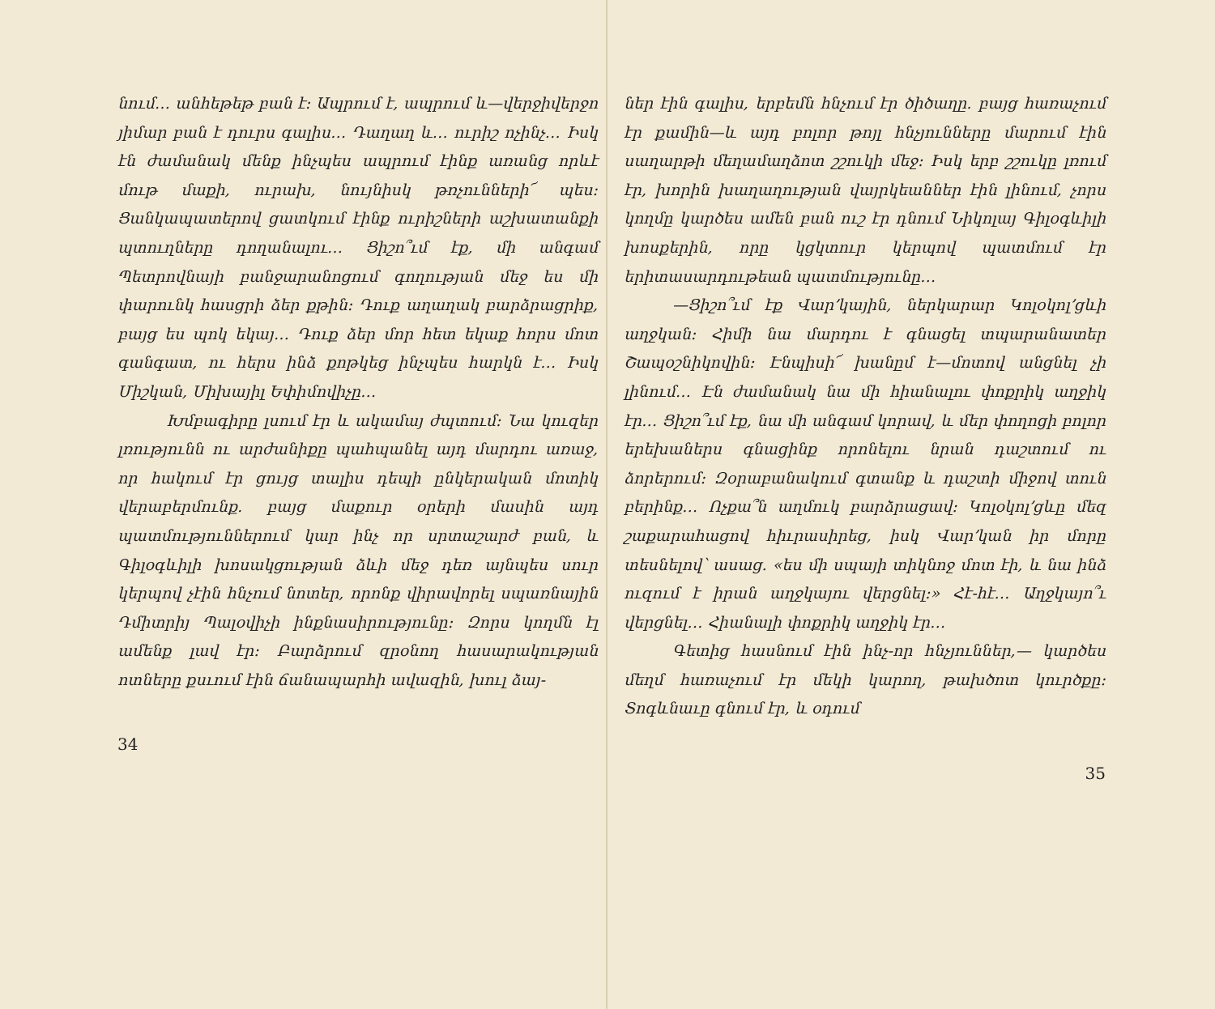նում… անհեթեթ բան է։ Ապրում է, ապրում և—վերջիվերջո յիմար բան է դուրս գալիս… Դաղաղ և… ուրիշ ոչինչ… Իսկ էն ժամանակ մենք ինչպես ապրում էինք առանց որևէ մութ մաքի, ուրախ, նույնիսկ թռչունների՜ պես։ Ցանկապատերով ցատկում էինք ուրիշների աշխատանքի պտուղները դողանալու… Ցիշո՞ւմ էք, մի անգամ Պետրովնայի բանջարանոցում գողության մեջ ես մի փարունկ հասցրի ձեր քթին։ Դուք աղաղակ բարձրացրիք, բայց ես պոկ եկայ… Դուք ձեր մոր հետ եկաք հորս մոտ գանգատ, ու հերս ինձ քոթկեց ինչպես հարկն է… Իսկ Միշկան, Միխայիլ Եփիմովիչը…
Խմբագիրը լսում էր և ակամայ ժպտում։ Նա կուզեր լռությունն ու արժանիքը պահպանել այդ մարդու առաջ, որ հակում էր ցույց տալիս դեպի ընկերական մոտիկ վերաբերմունք. բայց մաքուր օրերի մասին այդ պատմություններում կար ինչ որ սրտաշարժ բան, և Գիլօգևիլի խոսակցության ձևի մեջ դեռ այնպես սուր կերպով չէին հնչում նոտեր, որոնք վիրավորել սպառնային Դմիտրիյ Պալօվիչի ինքնասիրությունը։ Զորս կողմն էլ ամենք լավ էր։ Բարձրում զրօնող հասարակության ոտները քսւում էին ճանապարհի ավազին, խուլ ձայ-
34
ներ էին գալիս, երբեմն հնչում էր ծիծաղը. բայց հառաչում էր քամին—և այդ բոլոր թոյլ հնչյունները մարում էին սաղարթի մեղամաղձոտ շշուկի մեջ։ Իսկ երբ շշուկը լռում էր, խորին խաղաղության վայրկեաններ էին լինում, չորս կողմը կարծես ամեն բան ուշ էր դնում Նիկոլայ Գիլօգևիլի խոսքերին, որը կցկտուր կերպով պատմում էր երիտասարդութեան պատմությունը…
—Ցիշո՞ւմ էք Վար՚կային, ներկարար Կոլօկոլ՚ցևի աղջկան։ Հիմի նա մարդու է գնացել տպարանատեր Շապօշնիկովին։ Էնպիսի՜ խանըմ է—մոտով անցնել չի լինում… Էն ժամանակ նա մի հիանալու փոքրիկ աղջիկ էր… Ցիշո՞ւմ էք, նա մի անգամ կորավ, և մեր փողոցի բոլոր երեխաներս գնացինք որոնելու նրան դաշտում ու ձորերում։ Զօրաբանակում գտանք և դաշտի միջով տուն բերինք… Ոչքա՞ն աղմուկ բարձրացավ։ Կոլօկոլ՚ցևը մեզ շաքարահացով հիւրասիրեց, իսկ Վար՚կան իր մորը տեսնելով՝ ասաց. «ես մի սպայի տիկնոջ մոտ էի, և նա ինձ ուզում է իրան աղջկայու վերցնել։» Հէ-հէ… Աղջկայո՞ւ վերցնել… Հիանալի փոքրիկ աղջիկ էր…
Գետից հասնում էին ինչ-որ հնչյուններ,— կարծես մեղմ հառաչում էր մեկի կարող, թախծոտ կուրծքը։ Տոգևնաւը գնում էր, և օդում
35